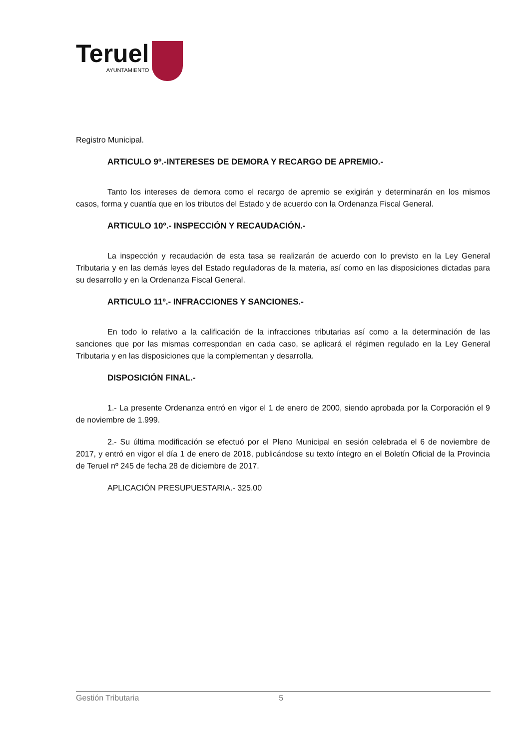Teruel
AYUNTAMIENTO
Registro Municipal.
ARTICULO 9º.-INTERESES DE DEMORA Y RECARGO DE APREMIO.-
Tanto los intereses de demora como el recargo de apremio se exigirán y determinarán en los mismos casos, forma y cuantía que en los tributos del Estado y de acuerdo con la Ordenanza Fiscal General.
ARTICULO 10º.- INSPECCIÓN Y RECAUDACIÓN.-
La inspección y recaudación de esta tasa se realizarán de acuerdo con lo previsto en la Ley General Tributaria y en las demás leyes del Estado reguladoras de la materia, así como en las disposiciones dictadas para su desarrollo y en la Ordenanza Fiscal General.
ARTICULO 11º.- INFRACCIONES Y SANCIONES.-
En todo lo relativo a la calificación de la infracciones tributarias así como a la determinación de las sanciones que por las mismas correspondan en cada caso, se aplicará el régimen regulado en la Ley General Tributaria y en las disposiciones que la complementan y desarrolla.
DISPOSICIÓN FINAL.-
1.- La presente Ordenanza entró en vigor el 1 de enero de 2000, siendo aprobada por la Corporación el 9 de noviembre de 1.999.
2.- Su última modificación se efectuó por el Pleno Municipal en sesión celebrada el 6 de noviembre de 2017, y entró en vigor el día 1 de enero de 2018, publicándose su texto íntegro en el Boletín Oficial de la Provincia de Teruel nº 245 de fecha 28 de diciembre de 2017.
APLICACIÓN PRESUPUESTARIA.- 325.00
Gestión Tributaria 5